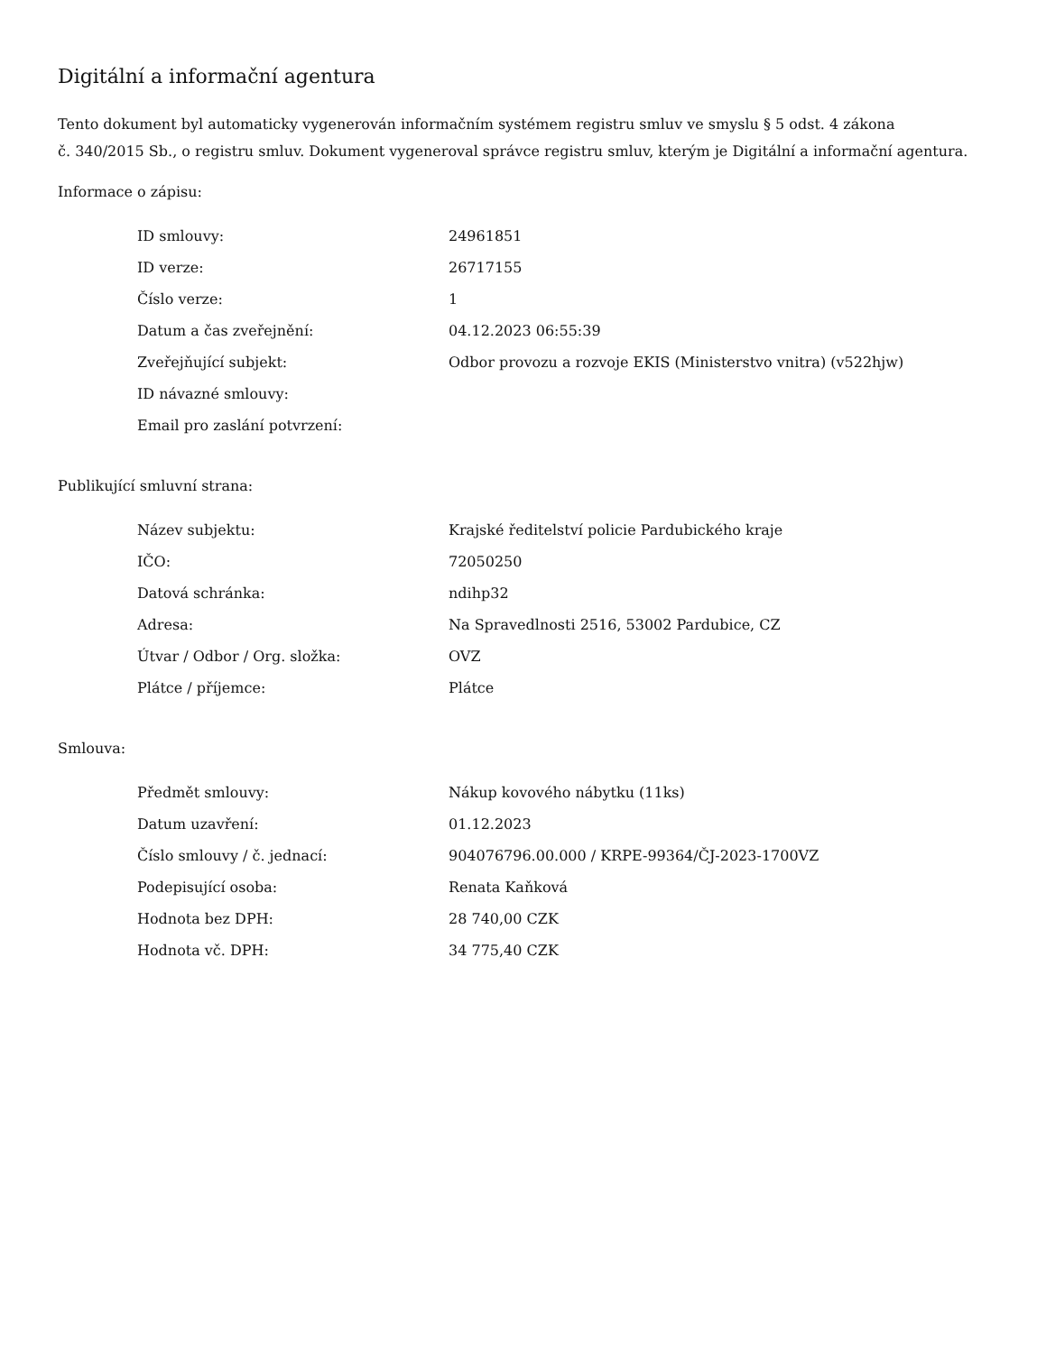Digitální a informační agentura
Tento dokument byl automaticky vygenerován informačním systémem registru smluv ve smyslu § 5 odst. 4 zákona
č. 340/2015 Sb., o registru smluv. Dokument vygeneroval správce registru smluv, kterým je Digitální a informační agentura.
Informace o zápisu:
| ID smlouvy: | 24961851 |
| ID verze: | 26717155 |
| Číslo verze: | 1 |
| Datum a čas zveřejnění: | 04.12.2023 06:55:39 |
| Zveřejňující subjekt: | Odbor provozu a rozvoje EKIS (Ministerstvo vnitra) (v522hjw) |
| ID návazné smlouvy: | |
| Email pro zaslání potvrzení: | |
Publikující smluvní strana:
| Název subjektu: | Krajské ředitelství policie Pardubického kraje |
| IČO: | 72050250 |
| Datová schránka: | ndihp32 |
| Adresa: | Na Spravedlnosti 2516, 53002 Pardubice, CZ |
| Útvar / Odbor / Org. složka: | OVZ |
| Plátce / příjemce: | Plátce |
Smlouva:
| Předmět smlouvy: | Nákup kovového nábytku (11ks) |
| Datum uzavření: | 01.12.2023 |
| Číslo smlouvy / č. jednací: | 904076796.00.000 / KRPE-99364/ČJ-2023-1700VZ |
| Podepisující osoba: | Renata Kaňková |
| Hodnota bez DPH: | 28 740,00 CZK |
| Hodnota vč. DPH: | 34 775,40 CZK |